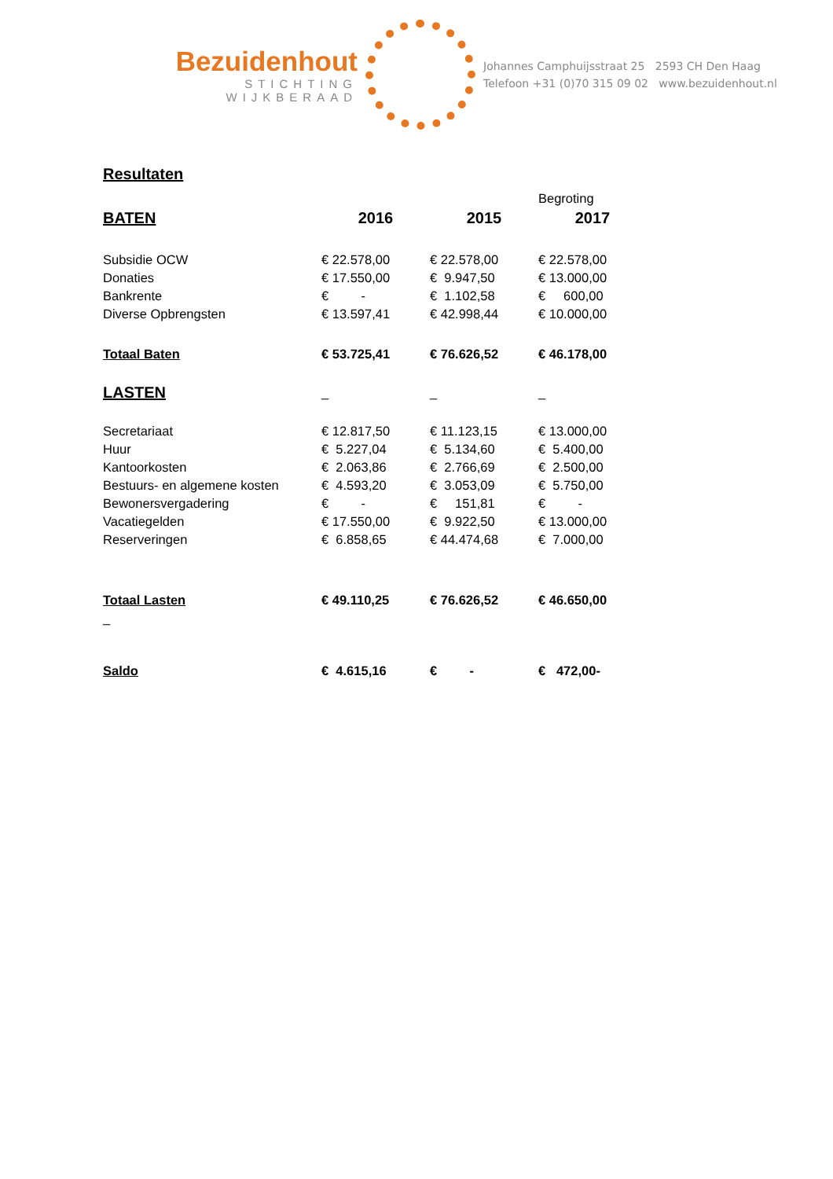Bezuidenhout
STICHTING
WIJKBERAAD
Johannes Camphuijsstraat 25 2593 CH Den Haag
Telefoon +31 (0)70 315 09 02 www.bezuidenhout.nl
Resultaten
| | | | Begroting |
| BATEN | 2016 | 2015 | 2017 |
| Subsidie OCW | € 22.578,00 | € 22.578,00 | € 22.578,00 |
| Donaties | € 17.550,00 | € 9.947,50 | € 13.000,00 |
| Bankrente | € - | € 1.102,58 | € 600,00 |
| Diverse Opbrengsten | € 13.597,41 | € 42.998,44 | € 10.000,00 |
| Totaal Baten | € 53.725,41 | € 76.626,52 | € 46.178,00 |
| LASTEN | _ | _ | _ |
| Secretariaat | € 12.817,50 | € 11.123,15 | € 13.000,00 |
| Huur | € 5.227,04 | € 5.134,60 | € 5.400,00 |
| Kantoorkosten | € 2.063,86 | € 2.766,69 | € 2.500,00 |
| Bestuurs- en algemene kosten | € 4.593,20 | € 3.053,09 | € 5.750,00 |
| Bewonersvergadering | € - | € 151,81 | € - |
| Vacatiegelden | € 17.550,00 | € 9.922,50 | € 13.000,00 |
| Reserveringen | € 6.858,65 | € 44.474,68 | € 7.000,00 |
| Totaal Lasten | € 49.110,25 | € 76.626,52 | € 46.650,00 |
| _ | | | |
| Saldo | € 4.615,16 | € - | € 472,00- |